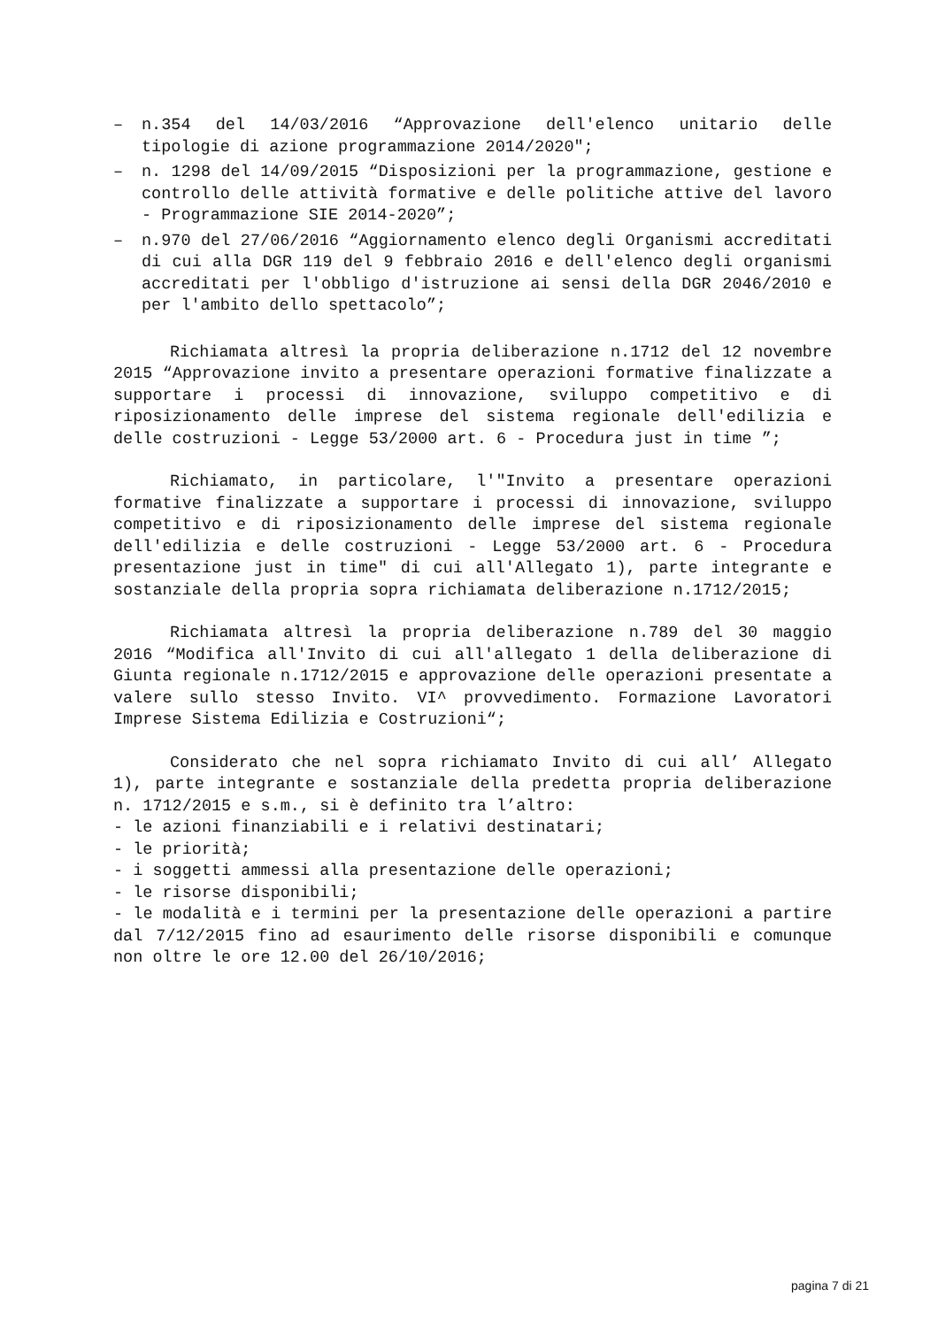– n.354 del 14/03/2016 “Approvazione dell'elenco unitario delle tipologie di azione programmazione 2014/2020";
– n. 1298 del 14/09/2015 “Disposizioni per la programmazione, gestione e controllo delle attività formative e delle politiche attive del lavoro - Programmazione SIE 2014-2020”;
– n.970 del 27/06/2016 “Aggiornamento elenco degli Organismi accreditati di cui alla DGR 119 del 9 febbraio 2016 e dell'elenco degli organismi accreditati per l'obbligo d'istruzione ai sensi della DGR 2046/2010 e per l'ambito dello spettacolo”;
Richiamata altresì la propria deliberazione n.1712 del 12 novembre 2015 “Approvazione invito a presentare operazioni formative finalizzate a supportare i processi di innovazione, sviluppo competitivo e di riposizionamento delle imprese del sistema regionale dell'edilizia e delle costruzioni - Legge 53/2000 art. 6 - Procedura just in time ”;
Richiamato, in particolare, l'"Invito a presentare operazioni formative finalizzate a supportare i processi di innovazione, sviluppo competitivo e di riposizionamento delle imprese del sistema regionale dell'edilizia e delle costruzioni - Legge 53/2000 art. 6 - Procedura presentazione just in time" di cui all'Allegato 1), parte integrante e sostanziale della propria sopra richiamata deliberazione n.1712/2015;
Richiamata altresì la propria deliberazione n.789 del 30 maggio 2016 “Modifica all'Invito di cui all'allegato 1 della deliberazione di Giunta regionale n.1712/2015 e approvazione delle operazioni presentate a valere sullo stesso Invito. VI^ provvedimento. Formazione Lavoratori Imprese Sistema Edilizia e Costruzioni“;
Considerato che nel sopra richiamato Invito di cui all’ Allegato 1), parte integrante e sostanziale della predetta propria deliberazione n. 1712/2015 e s.m., si è definito tra l’altro:
- le azioni finanziabili e i relativi destinatari;
- le priorità;
- i soggetti ammessi alla presentazione delle operazioni;
- le risorse disponibili;
- le modalità e i termini per la presentazione delle operazioni a partire dal 7/12/2015 fino ad esaurimento delle risorse disponibili e comunque non oltre le ore 12.00 del 26/10/2016;
pagina 7 di 21